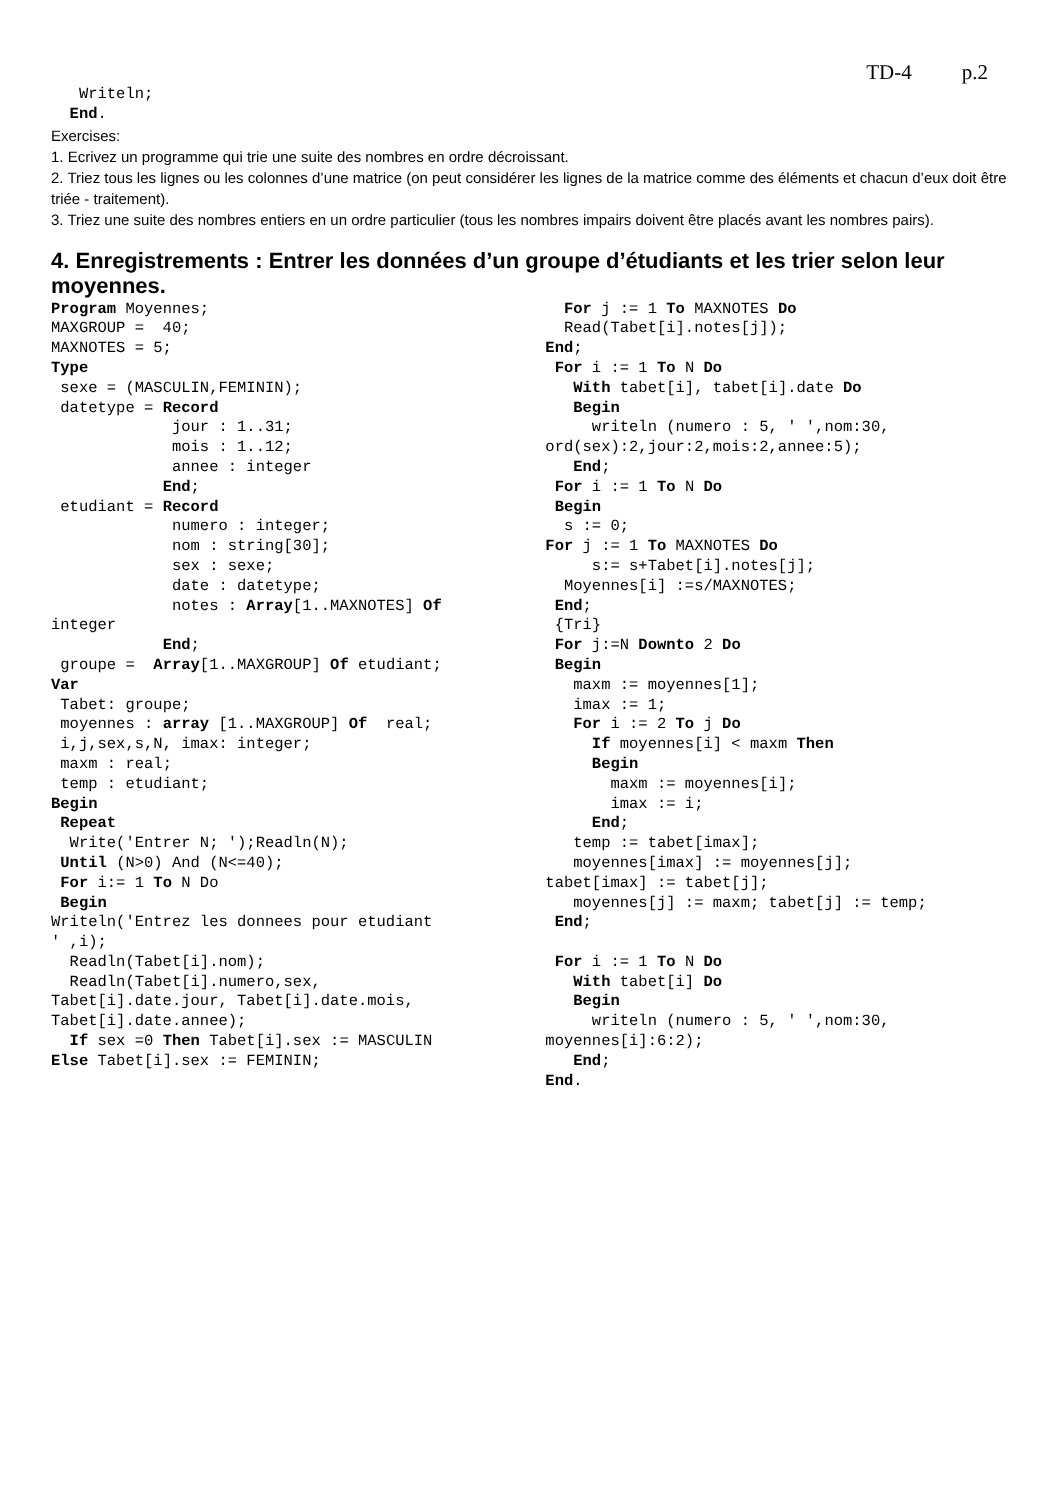TD-4 p.2
   Writeln;
  End.
Exercises:
1. Ecrivez un programme qui trie une suite des nombres en ordre décroissant.
2. Triez tous les lignes ou les colonnes d’une matrice (on peut considérer les lignes de la matrice comme des éléments et chacun d’eux doit être triée - traitement).
3. Triez une suite des nombres entiers en un ordre particulier (tous les nombres impairs doivent être placés avant les nombres pairs).
4. Enregistrements : Entrer les données d’un groupe d’étudiants et les trier selon leur moyennes.
Program Moyennes;
MAXGROUP =  40;
MAXNOTES = 5;
Type
 sexe = (MASCULIN,FEMININ);
 datetype = Record
             jour : 1..31;
             mois : 1..12;
             annee : integer
            End;
 etudiant = Record
             numero : integer;
             nom : string[30];
             sex : sexe;
             date : datetype;
             notes : Array[1..MAXNOTES] Of
integer
            End;
 groupe =  Array[1..MAXGROUP] Of etudiant;
Var
 Tabet: groupe;
 moyennes : array [1..MAXGROUP] Of  real;
 i,j,sex,s,N, imax: integer;
 maxm : real;
 temp : etudiant;
Begin
 Repeat
  Write('Entrer N; ');Readln(N);
 Until (N>0) And (N<=40);
 For i:= 1 To N Do
 Begin
Writeln('Entrez les donnees pour etudiant
' ,i);
  Readln(Tabet[i].nom);
  Readln(Tabet[i].numero,sex,
Tabet[i].date.jour, Tabet[i].date.mois,
Tabet[i].date.annee);
  If sex =0 Then Tabet[i].sex := MASCULIN
Else Tabet[i].sex := FEMININ;
  For j := 1 To MAXNOTES Do
  Read(Tabet[i].notes[j]);
End;
 For i := 1 To N Do
   With tabet[i], tabet[i].date Do
   Begin
     writeln (numero : 5, ' ',nom:30,
ord(sex):2,jour:2,mois:2,annee:5);
   End;
 For i := 1 To N Do
 Begin
  s := 0;
For j := 1 To MAXNOTES Do
     s:= s+Tabet[i].notes[j];
  Moyennes[i] :=s/MAXNOTES;
 End;
 {Tri}
 For j:=N Downto 2 Do
 Begin
   maxm := moyennes[1];
   imax := 1;
   For i := 2 To j Do
     If moyennes[i] < maxm Then
     Begin
       maxm := moyennes[i];
       imax := i;
     End;
   temp := tabet[imax];
   moyennes[imax] := moyennes[j];
tabet[imax] := tabet[j];
   moyennes[j] := maxm; tabet[j] := temp;
 End;

 For i := 1 To N Do
   With tabet[i] Do
   Begin
     writeln (numero : 5, ' ',nom:30,
moyennes[i]:6:2);
   End;
End.